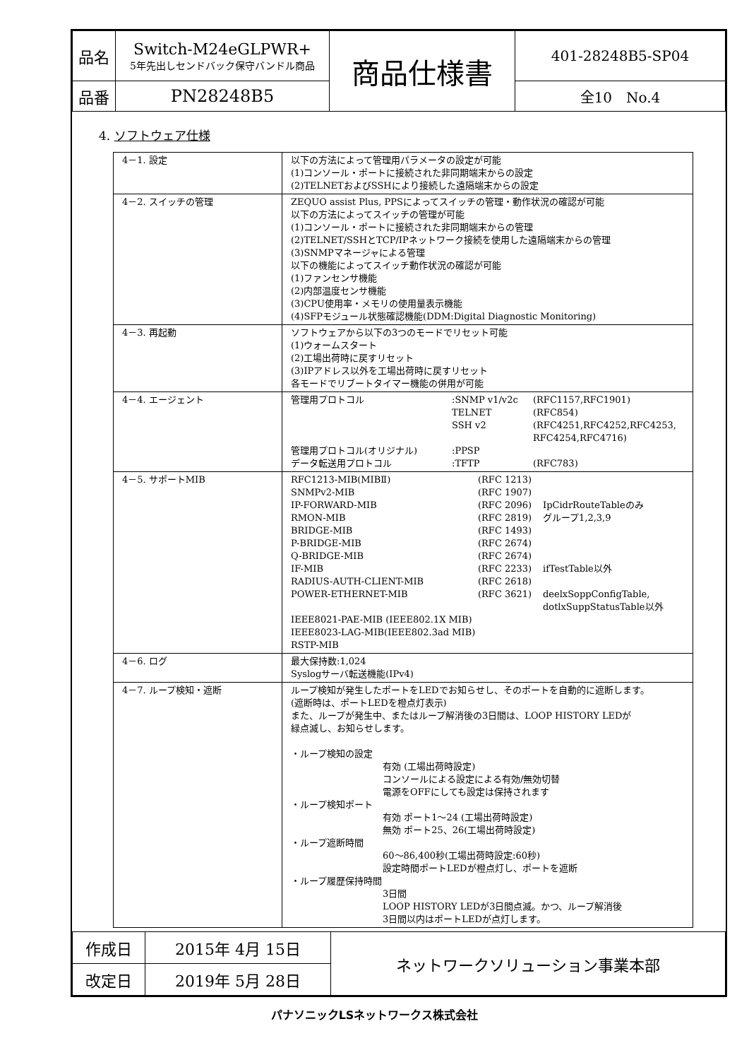| 品名 | Switch-M24eGLPWR+ 5年先出しセンドバック保守バンドル商品 | 商品仕様書 | 401-28248B5-SP04 |
| 品番 | PN28248B5 | | 全10 No.4 |
4. ソフトウェア仕様
| 4－1. 設定 | 以下の方法によって管理用パラメータの設定が可能 (1)コンソール・ポートに接続された非同期端末からの設定 (2)TELNETおよびSSHにより接続した遠隔端末からの設定 |
| 4－2. スイッチの管理 | ZEQUO assist Plus, PPSによってスイッチの管理・動作状況の確認が可能 以下の方法によってスイッチの管理が可能 (1)コンソール・ポートに接続された非同期端末からの管理 (2)TELNET/SSHとTCP/IPネットワーク接続を使用した遠隔端末からの管理 (3)SNMPマネージャによる管理 以下の機能によってスイッチ動作状況の確認が可能 (1)ファンセンサ機能 (2)内部温度センサ機能 (3)CPU使用率・メモリの使用量表示機能 (4)SFPモジュール状態確認機能(DDM:Digital Diagnostic Monitoring) |
| 4－3. 再起動 | ソフトウェアから以下の3つのモードでリセット可能 (1)ウォームスタート (2)工場出荷時に戻すリセット (3)IPアドレス以外を工場出荷時に戻すリセット 各モードでリブートタイマー機能の併用が可能 |
| 4－4. エージェント | / 管理用プロトコル / :SNMP v1/v2c / (RFC1157,RFC1901) / / / TELNET / (RFC854) / / / SSH v2 / (RFC4251,RFC4252,RFC4253, RFC4254,RFC4716) / / 管理用プロトコル(オリジナル) / :PPSP / / / データ転送用プロトコル / :TFTP / (RFC783) / |
| 4－5. サポートMIB | / RFC1213-MIB(MIBⅡ) / (RFC 1213) / / / SNMPv2-MIB / (RFC 1907) / / / IP-FORWARD-MIB / (RFC 2096) / IpCidrRouteTableのみ / / RMON-MIB / (RFC 2819) / グループ1,2,3,9 / / BRIDGE-MIB / (RFC 1493) / / / P-BRIDGE-MIB / (RFC 2674) / / / Q-BRIDGE-MIB / (RFC 2674) / / / IF-MIB / (RFC 2233) / ifTestTable以外 / / RADIUS-AUTH-CLIENT-MIB / (RFC 2618) / / / POWER-ETHERNET-MIB / (RFC 3621) / deelxSoppConfigTable, dotlxSuppStatusTable以外 / / IEEE8021-PAE-MIB (IEEE802.1X MIB) IEEE8023-LAG-MIB(IEEE802.3ad MIB) RSTP-MIB / / / |
| 4－6. ログ | 最大保持数:1,024 Syslogサーバ転送機能(IPv4) |
| 4－7. ループ検知・遮断 | ループ検知が発生したポートをLEDでお知らせし、そのポートを自動的に遮断します。 (遮断時は、ポートLEDを橙点灯表示) また、ループが発生中、またはループ解消後の3日間は、LOOP HISTORY LEDが 緑点滅し、お知らせします。 ・ループ検知の設定 有効 (工場出荷時設定) コンソールによる設定による有効/無効切替 電源をOFFにしても設定は保持されます ・ループ検知ポート 有効 ポート1～24 (工場出荷時設定) 無効 ポート25、26(工場出荷時設定) ・ループ遮断時間 60～86,400秒(工場出荷時設定:60秒) 設定時間ポートLEDが橙点灯し、ポートを遮断 ・ループ履歴保持時間 3日間 LOOP HISTORY LEDが3日間点滅。かつ、ループ解消後 3日間以内はポートLEDが点灯します。 |
| 作成日 | 2015年 4月 15日 | ネットワークソリューション事業本部 |
| 改定日 | 2019年 5月 28日 | |
パナソニックLSネットワークス株式会社